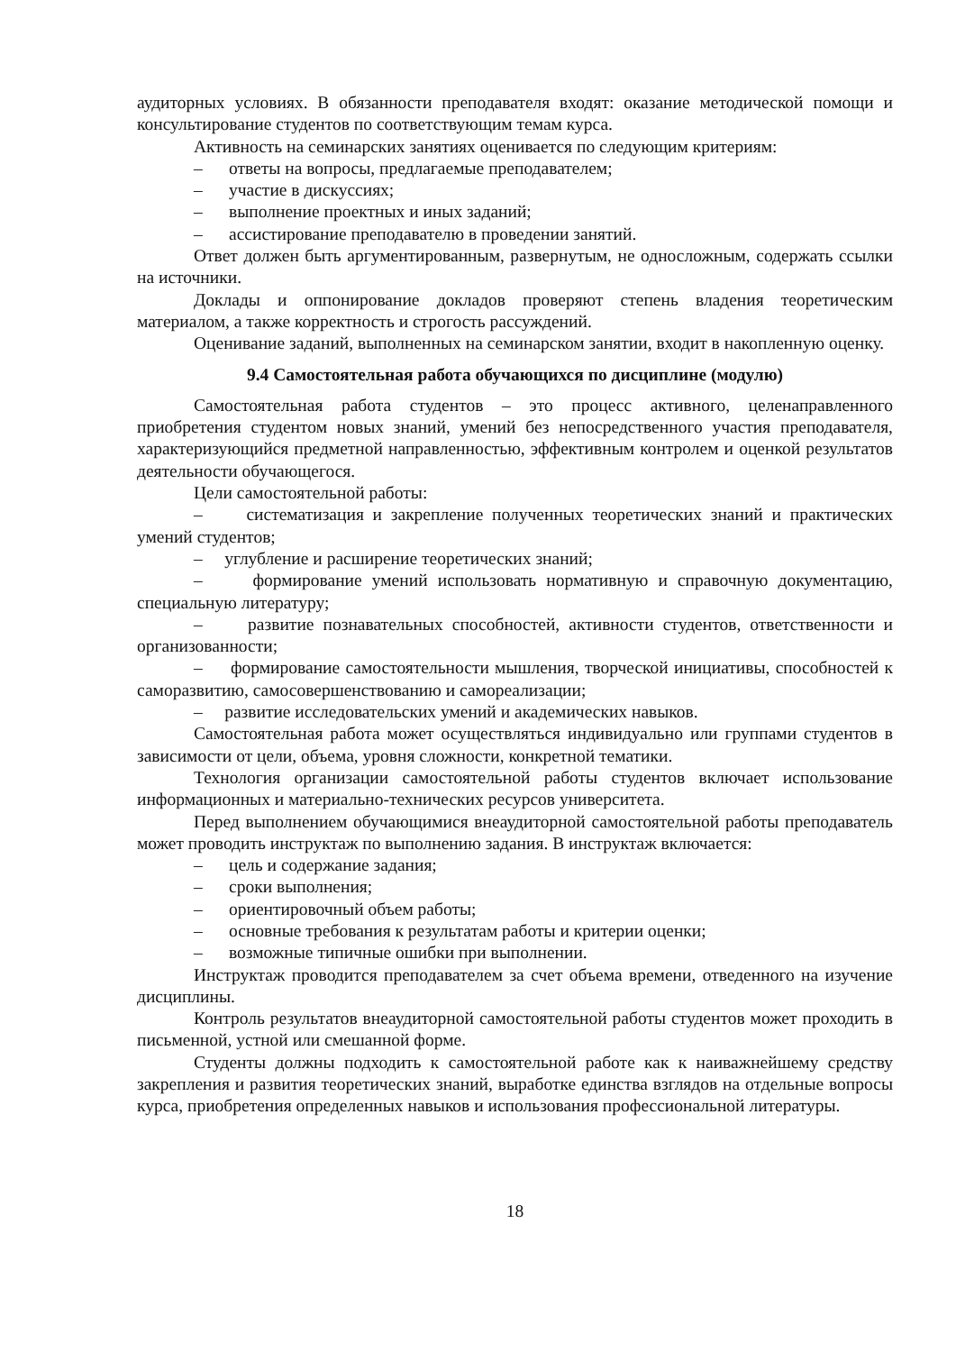аудиторных условиях. В обязанности преподавателя входят: оказание методической помощи и консультирование студентов по соответствующим темам курса.
Активность на семинарских занятиях оценивается по следующим критериям:
– ответы на вопросы, предлагаемые преподавателем;
– участие в дискуссиях;
– выполнение проектных и иных заданий;
– ассистирование преподавателю в проведении занятий.
Ответ должен быть аргументированным, развернутым, не односложным, содержать ссылки на источники.
Доклады и оппонирование докладов проверяют степень владения теоретическим материалом, а также корректность и строгость рассуждений.
Оценивание заданий, выполненных на семинарском занятии, входит в накопленную оценку.
9.4 Самостоятельная работа обучающихся по дисциплине (модулю)
Самостоятельная работа студентов – это процесс активного, целенаправленного приобретения студентом новых знаний, умений без непосредственного участия преподавателя, характеризующийся предметной направленностью, эффективным контролем и оценкой результатов деятельности обучающегося.
Цели самостоятельной работы:
– систематизация и закрепление полученных теоретических знаний и практических умений студентов;
– углубление и расширение теоретических знаний;
– формирование умений использовать нормативную и справочную документацию, специальную литературу;
– развитие познавательных способностей, активности студентов, ответственности и организованности;
– формирование самостоятельности мышления, творческой инициативы, способностей к саморазвитию, самосовершенствованию и самореализации;
– развитие исследовательских умений и академических навыков.
Самостоятельная работа может осуществляться индивидуально или группами студентов в зависимости от цели, объема, уровня сложности, конкретной тематики.
Технология организации самостоятельной работы студентов включает использование информационных и материально-технических ресурсов университета.
Перед выполнением обучающимися внеаудиторной самостоятельной работы преподаватель может проводить инструктаж по выполнению задания. В инструктаж включается:
– цель и содержание задания;
– сроки выполнения;
– ориентировочный объем работы;
– основные требования к результатам работы и критерии оценки;
– возможные типичные ошибки при выполнении.
Инструктаж проводится преподавателем за счет объема времени, отведенного на изучение дисциплины.
Контроль результатов внеаудиторной самостоятельной работы студентов может проходить в письменной, устной или смешанной форме.
Студенты должны подходить к самостоятельной работе как к наиважнейшему средству закрепления и развития теоретических знаний, выработке единства взглядов на отдельные вопросы курса, приобретения определенных навыков и использования профессиональной литературы.
18